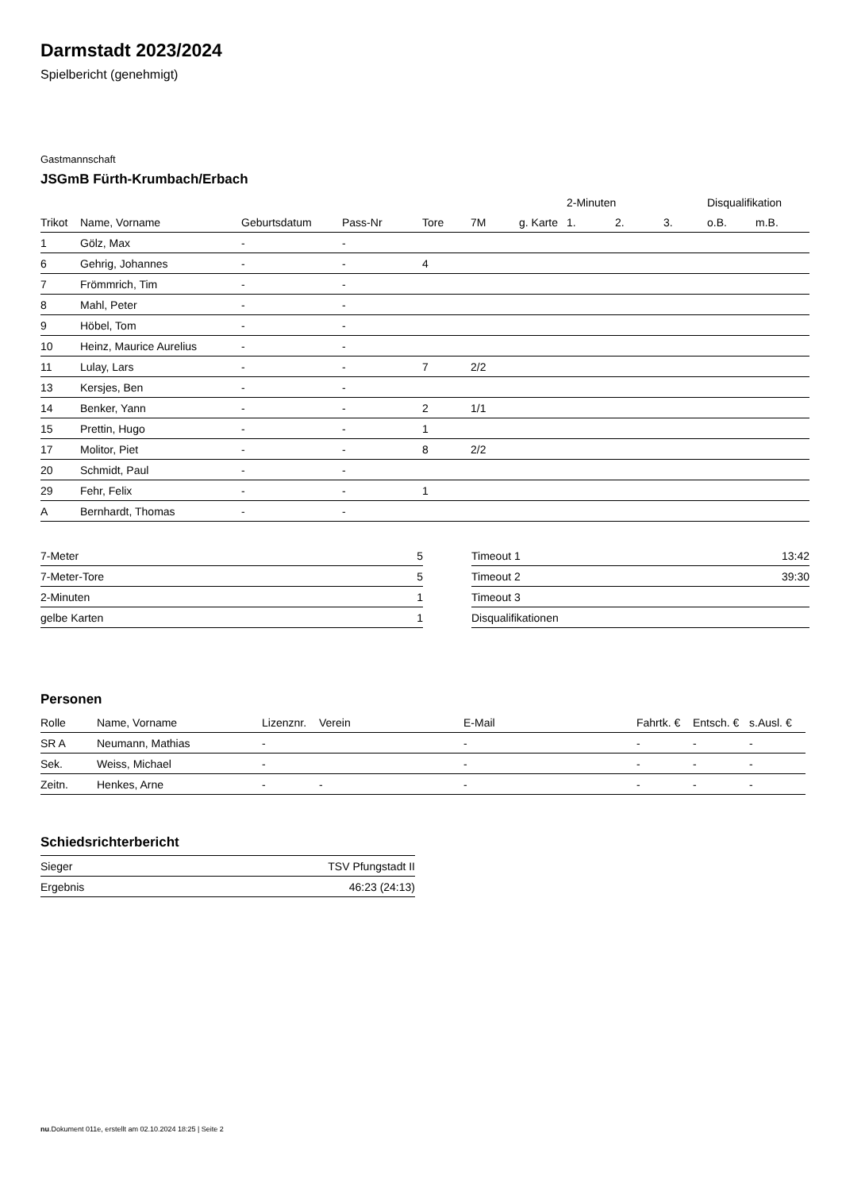Darmstadt 2023/2024
Spielbericht (genehmigt)
Gastmannschaft
JSGmB Fürth-Krumbach/Erbach
| | | | | | | | 2-Minuten | | | Disqualifikation | |
| --- | --- | --- | --- | --- | --- | --- | --- | --- | --- | --- | --- |
| Trikot | Name, Vorname | Geburtsdatum | Pass-Nr | Tore | 7M | g. Karte | 1. | 2. | 3. | o.B. | m.B. |
| 1 | Gölz, Max | - | - | | | | | | | | |
| 6 | Gehrig, Johannes | - | - | 4 | | | | | | | |
| 7 | Frömmrich, Tim | - | - | | | | | | | | |
| 8 | Mahl, Peter | - | - | | | | | | | | |
| 9 | Höbel, Tom | - | - | | | | | | | | |
| 10 | Heinz, Maurice Aurelius | - | - | | | | | | | | |
| 11 | Lulay, Lars | - | - | 7 | 2/2 | | | | | | |
| 13 | Kersjes, Ben | - | - | | | | | | | | |
| 14 | Benker, Yann | - | - | 2 | 1/1 | | | | | | |
| 15 | Prettin, Hugo | - | - | 1 | | | | | | | |
| 17 | Molitor, Piet | - | - | 8 | 2/2 | | | | | | |
| 20 | Schmidt, Paul | - | - | | | | | | | | |
| 29 | Fehr, Felix | - | - | 1 | | | | | | | |
| A | Bernhardt, Thomas | - | - | | | | | | | | |
| 7-Meter | 5 |
| 7-Meter-Tore | 5 |
| 2-Minuten | 1 |
| gelbe Karten | 1 |
| Timeout 1 | 13:42 |
| Timeout 2 | 39:30 |
| Timeout 3 | |
| Disqualifikationen | |
Personen
| Rolle | Name, Vorname | Lizenznr. | Verein | E-Mail | Fahrtk. € | Entsch. € | s.Ausl. € |
| --- | --- | --- | --- | --- | --- | --- | --- |
| SR A | Neumann, Mathias | - | | - | - | - | - |
| Sek. | Weiss, Michael | - | | - | - | - | - |
| Zeitn. | Henkes, Arne | - | - | - | - | - | - |
Schiedsrichterbericht
| Sieger | TSV Pfungstadt II |
| Ergebnis | 46:23 (24:13) |
nu.Dokument 011e, erstellt am 02.10.2024 18:25 | Seite 2